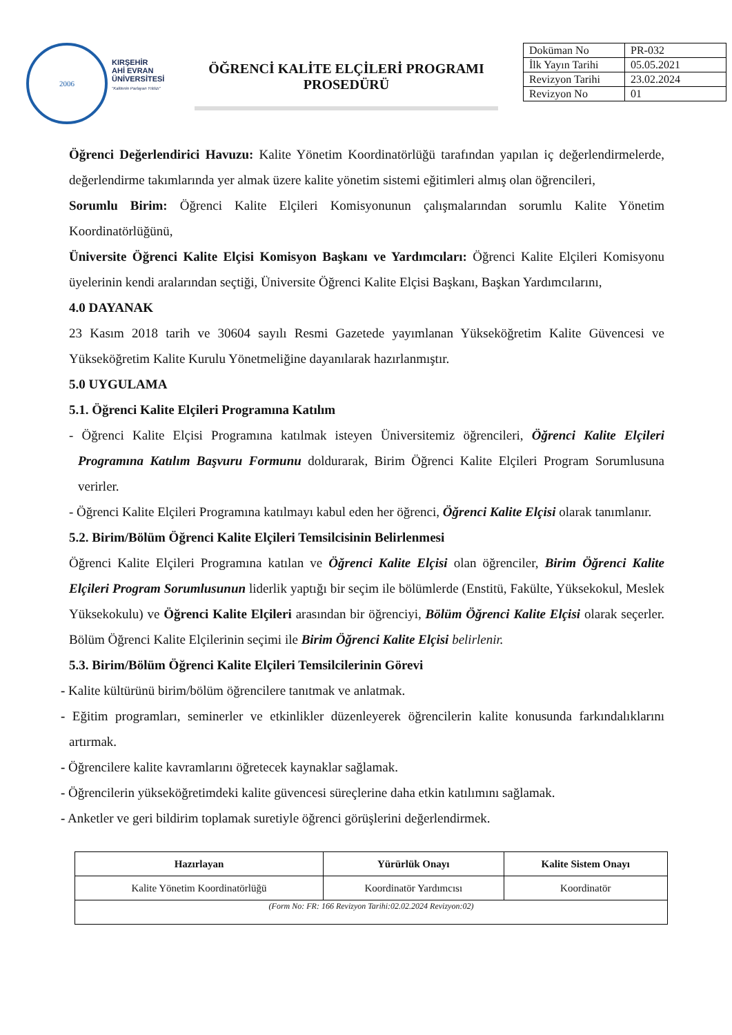2006
KIRŞEHİR
AHİ EVRAN
ÜNİVERSİTESİ
"Kalitenin Parlayan Yıldızı"
ÖĞRENCİ KALİTE ELÇİLERİ PROGRAMI
PROSEDÜRÜ
| Doküman No | PR-032 |
| İlk Yayın Tarihi | 05.05.2021 |
| Revizyon Tarihi | 23.02.2024 |
| Revizyon No | 01 |
Öğrenci Değerlendirici Havuzu: Kalite Yönetim Koordinatörlüğü tarafından yapılan iç değerlendirmelerde, değerlendirme takımlarında yer almak üzere kalite yönetim sistemi eğitimleri almış olan öğrencileri,
Sorumlu Birim: Öğrenci Kalite Elçileri Komisyonunun çalışmalarından sorumlu Kalite Yönetim Koordinatörlüğünü,
Üniversite Öğrenci Kalite Elçisi Komisyon Başkanı ve Yardımcıları: Öğrenci Kalite Elçileri Komisyonu üyelerinin kendi aralarından seçtiği, Üniversite Öğrenci Kalite Elçisi Başkanı, Başkan Yardımcılarını,
4.0 DAYANAK
23 Kasım 2018 tarih ve 30604 sayılı Resmi Gazetede yayımlanan Yükseköğretim Kalite Güvencesi ve Yükseköğretim Kalite Kurulu Yönetmeliğine dayanılarak hazırlanmıştır.
5.0 UYGULAMA
5.1. Öğrenci Kalite Elçileri Programına Katılım
- Öğrenci Kalite Elçisi Programına katılmak isteyen Üniversitemiz öğrencileri, Öğrenci Kalite Elçileri Programına Katılım Başvuru Formunu doldurarak, Birim Öğrenci Kalite Elçileri Program Sorumlusuna verirler.
- Öğrenci Kalite Elçileri Programına katılmayı kabul eden her öğrenci, Öğrenci Kalite Elçisi olarak tanımlanır.
5.2. Birim/Bölüm Öğrenci Kalite Elçileri Temsilcisinin Belirlenmesi
Öğrenci Kalite Elçileri Programına katılan ve Öğrenci Kalite Elçisi olan öğrenciler, Birim Öğrenci Kalite Elçileri Program Sorumlusunun liderlik yaptığı bir seçim ile bölümlerde (Enstitü, Fakülte, Yüksekokul, Meslek Yüksekokulu) ve Öğrenci Kalite Elçileri arasından bir öğrenciyi, Bölüm Öğrenci Kalite Elçisi olarak seçerler. Bölüm Öğrenci Kalite Elçilerinin seçimi ile Birim Öğrenci Kalite Elçisi belirlenir.
5.3. Birim/Bölüm Öğrenci Kalite Elçileri Temsilcilerinin Görevi
- Kalite kültürünü birim/bölüm öğrencilere tanıtmak ve anlatmak.
- Eğitim programları, seminerler ve etkinlikler düzenleyerek öğrencilerin kalite konusunda farkındalıklarını artırmak.
- Öğrencilere kalite kavramlarını öğretecek kaynaklar sağlamak.
- Öğrencilerin yükseköğretimdeki kalite güvencesi süreçlerine daha etkin katılımını sağlamak.
- Anketler ve geri bildirim toplamak suretiyle öğrenci görüşlerini değerlendirmek.
| Hazırlayan | Yürürlük Onayı | Kalite Sistem Onayı |
| --- | --- | --- |
| Kalite Yönetim Koordinatörlüğü | Koordinatör Yardımcısı | Koordinatör |
| (Form No: FR: 166 Revizyon Tarihi:02.02.2024 Revizyon:02) | | |